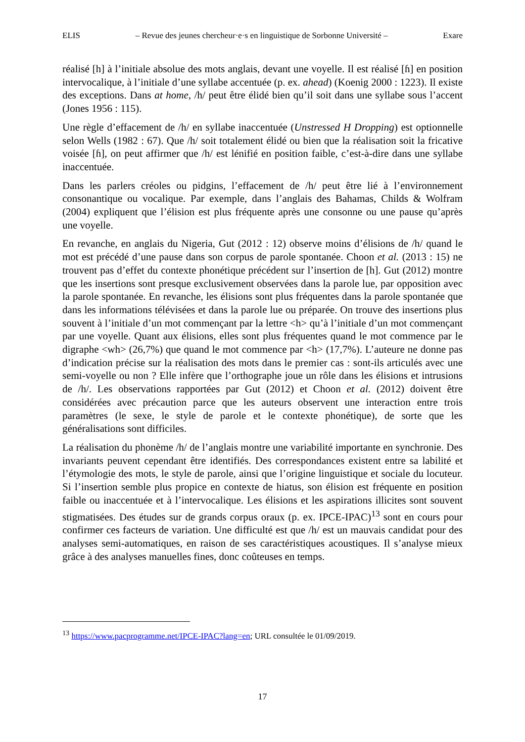ELIS – Revue des jeunes chercheur·e·s en linguistique de Sorbonne Université – Exare
réalisé [h] à l’initiale absolue des mots anglais, devant une voyelle. Il est réalisé [ɦ] en position intervocalique, à l’initiale d’une syllabe accentuée (p. ex. ahead) (Koenig 2000 : 1223). Il existe des exceptions. Dans at home, /h/ peut être élidé bien qu’il soit dans une syllabe sous l’accent (Jones 1956 : 115).
Une règle d’effacement de /h/ en syllabe inaccentuée (Unstressed H Dropping) est optionnelle selon Wells (1982 : 67). Que /h/ soit totalement élidé ou bien que la réalisation soit la fricative voisée [ɦ], on peut affirmer que /h/ est lénifié en position faible, c’est-à-dire dans une syllabe inaccentuée.
Dans les parlers créoles ou pidgins, l’effacement de /h/ peut être lié à l’environnement consonantique ou vocalique. Par exemple, dans l’anglais des Bahamas, Childs & Wolfram (2004) expliquent que l’élision est plus fréquente après une consonne ou une pause qu’après une voyelle.
En revanche, en anglais du Nigeria, Gut (2012 : 12) observe moins d’élisions de /h/ quand le mot est précédé d’une pause dans son corpus de parole spontanée. Choon et al. (2013 : 15) ne trouvent pas d’effet du contexte phonétique précédent sur l’insertion de [h]. Gut (2012) montre que les insertions sont presque exclusivement observées dans la parole lue, par opposition avec la parole spontanée. En revanche, les élisions sont plus fréquentes dans la parole spontanée que dans les informations télévisées et dans la parole lue ou préparée. On trouve des insertions plus souvent à l’initiale d’un mot commençant par la lettre <h> qu’à l’initiale d’un mot commençant par une voyelle. Quant aux élisions, elles sont plus fréquentes quand le mot commence par le digraphe <wh> (26,7%) que quand le mot commence par <h> (17,7%). L’auteure ne donne pas d’indication précise sur la réalisation des mots dans le premier cas : sont-ils articulés avec une semi-voyelle ou non ? Elle infère que l’orthographe joue un rôle dans les élisions et intrusions de /h/. Les observations rapportées par Gut (2012) et Choon et al. (2012) doivent être considérées avec précaution parce que les auteurs observent une interaction entre trois paramètres (le sexe, le style de parole et le contexte phonétique), de sorte que les généralisations sont difficiles.
La réalisation du phonème /h/ de l’anglais montre une variabilité importante en synchronie. Des invariants peuvent cependant être identifiés. Des correspondances existent entre sa labilité et l’étymologie des mots, le style de parole, ainsi que l’origine linguistique et sociale du locuteur. Si l’insertion semble plus propice en contexte de hiatus, son élision est fréquente en position faible ou inaccentuée et à l’intervocalique. Les élisions et les aspirations illicites sont souvent stigmatisées. Des études sur de grands corpus oraux (p. ex. IPCE-IPAC)<sup>13</sup> sont en cours pour confirmer ces facteurs de variation. Une difficulté est que /h/ est un mauvais candidat pour des analyses semi-automatiques, en raison de ses caractéristiques acoustiques. Il s’analyse mieux grâce à des analyses manuelles fines, donc coûteuses en temps.
<sup>13</sup> https://www.pacprogramme.net/IPCE-IPAC?lang=en; URL consultée le 01/09/2019.
17